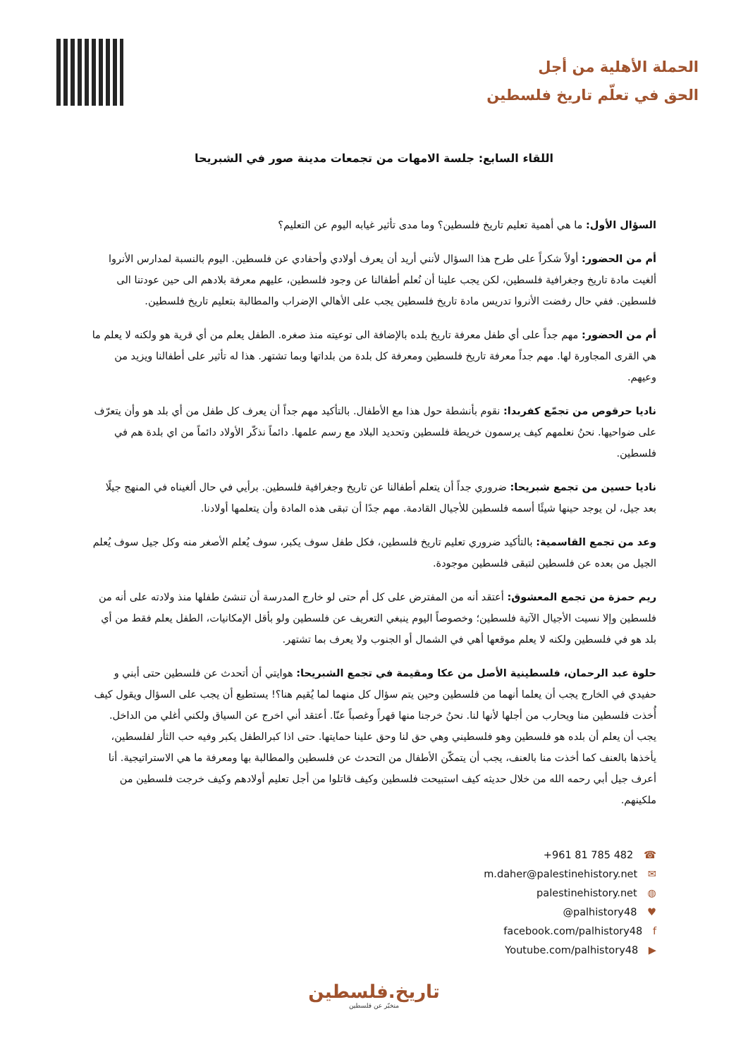الحملة الأهلية من أجل
الحق في تعلّم تاريخ فلسطين
اللقاء السابع: جلسة الامهات من تجمعات مدينة صور في الشبريحا
السؤال الأول: ما هي أهمية تعليم تاريخ فلسطين؟ وما مدى تأثير غيابه اليوم عن التعليم؟
أم من الحضور: أولاً شكراً على طرح هذا السؤال لأنني أريد أن يعرف أولادي وأحفادي عن فلسطين. اليوم بالنسبة لمدارس الأنروا ألغيت مادة تاريخ وجغرافية فلسطين، لكن يجب علينا أن نُعلم أطفالنا عن وجود فلسطين، عليهم معرفة بلادهم الى حين عودتنا الى فلسطين. ففي حال رفضت الأنروا تدريس مادة تاريخ فلسطين يجب على الأهالي الإضراب والمطالبة بتعليم تاريخ فلسطين.
أم من الحضور: مهم جداً على أي طفل معرفة تاريخ بلده بالإضافة الى توعيته منذ صغره. الطفل يعلم من أي قرية هو ولكنه لا يعلم ما هي القرى المجاورة لها. مهم جداً معرفة تاريخ فلسطين ومعرفة كل بلدة من بلداتها وبما تشتهر. هذا له تأثير على أطفالنا ويزيد من وعيهم.
ناديا حرقوص من تجمّع كفربدا: نقوم بأنشطة حول هذا مع الأطفال. بالتأكيد مهم جداً أن يعرف كل طفل من أي بلد هو وأن يتعرّف على ضواحيها. نحنُ نعلمهم كيف يرسمون خريطة فلسطين وتحديد البلاد مع رسم علمها. دائماً نذكّر الأولاد دائماً من اي بلدة هم في فلسطين.
ناديا حسين من تجمع شبريحا: ضروري جداً أن يتعلم أطفالنا عن تاريخ وجغرافية فلسطين. برأيي في حال ألغيناه في المنهج جيلًا بعد جيل، لن يوجد حينها شيئًا أسمه فلسطين للأجيال القادمة. مهم جدًا أن تبقى هذه المادة وأن يتعلمها أولادنا.
وعد من تجمع القاسمية: بالتأكيد ضروري تعليم تاريخ فلسطين، فكل طفل سوف يكبر، سوف يُعلم الأصغر منه وكل جيل سوف يُعلم الجيل من بعده عن فلسطين لتبقى فلسطين موجودة.
ريم حمزة من تجمع المعشوق: أعتقد أنه من المفترض على كل أم حتى لو خارج المدرسة أن تنشئ طفلها منذ ولادته على أنه من فلسطين وإلا نسيت الأجيال الآتية فلسطين؛ وخصوصاً اليوم ينبغي التعريف عن فلسطين ولو بأقل الإمكانيات، الطفل يعلم فقط من أي بلد هو في فلسطين ولكنه لا يعلم موقعها أهي في الشمال أو الجنوب ولا يعرف بما تشتهر.
حلوة عبد الرحمان، فلسطينية الأصل من عكا ومقيمة في تجمع الشبريحا: هوايتي أن أتحدث عن فلسطين حتى أبني و حفيدي في الخارج يجب أن يعلما أنهما من فلسطين وحين يتم سؤال كل منهما لما يُقيم هنا؟! يستطيع أن يجب على السؤال ويقول كيف أُخذت فلسطين منا ويحارب من أجلها لأنها لنا. نحنُ خرجنا منها قهراً وغصباً عنّا. أعتقد أني اخرج عن السياق ولكني أغلي من الداخل. يجب أن يعلم أن بلده هو فلسطين وهو فلسطيني وهي حق لنا وحق علينا حمايتها. حتى اذا كبرالطفل يكبر وفيه حب الثأر لفلسطين، يأخذها بالعنف كما أخذت منا بالعنف، يجب أن يتمكّن الأطفال من التحدث عن فلسطين والمطالبة بها ومعرفة ما هي الاستراتيجية. أنا أعرف جيل أبي رحمه الله من خلال حديثه كيف استبيحت فلسطين وكيف قاتلوا من أجل تعليم أولادهم وكيف خرجت فلسطين من ملكينهم.
+961 81 785 482 ☎
m.daher@palestinehistory.net ✉
palestinehistory.net ◍
@palhistory48 ♥
facebook.com/palhistory48 f
Youtube.com/palhistory48 ▶
تاريخ.فلسطين
منخبّر عن فلسطين